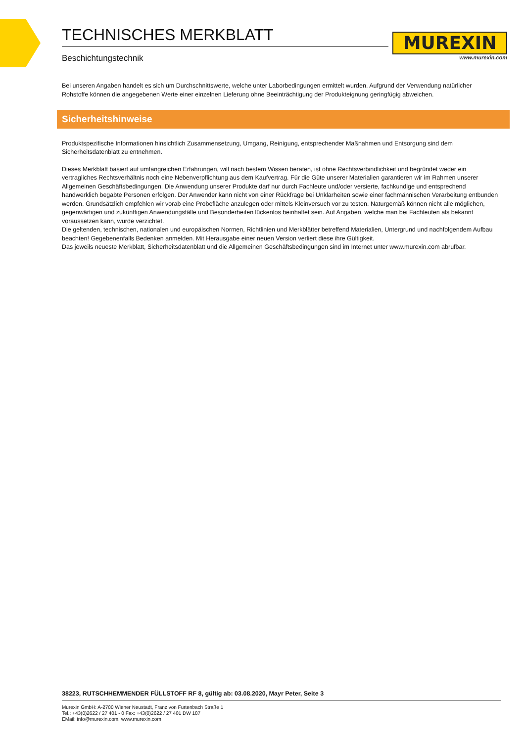TECHNISCHES MERKBLATT
Beschichtungstechnik
MUREXIN
www.murexin.com
Bei unseren Angaben handelt es sich um Durchschnittswerte, welche unter Laborbedingungen ermittelt wurden. Aufgrund der Verwendung natürlicher Rohstoffe können die angegebenen Werte einer einzelnen Lieferung ohne Beeinträchtigung der Produkteignung geringfügig abweichen.
Sicherheitshinweise
Produktspezifische Informationen hinsichtlich Zusammensetzung, Umgang, Reinigung, entsprechender Maßnahmen und Entsorgung sind dem Sicherheitsdatenblatt zu entnehmen.
Dieses Merkblatt basiert auf umfangreichen Erfahrungen, will nach bestem Wissen beraten, ist ohne Rechtsverbindlichkeit und begründet weder ein vertragliches Rechtsverhältnis noch eine Nebenverpflichtung aus dem Kaufvertrag. Für die Güte unserer Materialien garantieren wir im Rahmen unserer Allgemeinen Geschäftsbedingungen. Die Anwendung unserer Produkte darf nur durch Fachleute und/oder versierte, fachkundige und entsprechend handwerklich begabte Personen erfolgen. Der Anwender kann nicht von einer Rückfrage bei Unklarheiten sowie einer fachmännischen Verarbeitung entbunden werden. Grundsätzlich empfehlen wir vorab eine Probefläche anzulegen oder mittels Kleinversuch vor zu testen. Naturgemäß können nicht alle möglichen, gegenwärtigen und zukünftigen Anwendungsfälle und Besonderheiten lückenlos beinhaltet sein. Auf Angaben, welche man bei Fachleuten als bekannt voraussetzen kann, wurde verzichtet.
Die geltenden, technischen, nationalen und europäischen Normen, Richtlinien und Merkblätter betreffend Materialien, Untergrund und nachfolgendem Aufbau beachten! Gegebenenfalls Bedenken anmelden. Mit Herausgabe einer neuen Version verliert diese ihre Gültigkeit.
Das jeweils neueste Merkblatt, Sicherheitsdatenblatt und die Allgemeinen Geschäftsbedingungen sind im Internet unter www.murexin.com abrufbar.
38223, RUTSCHHEMMENDER FÜLLSTOFF RF 8, gültig ab: 03.08.2020, Mayr Peter, Seite 3
Murexin GmbH: A-2700 Wiener Neustadt, Franz von Furtenbach Straße 1
Tel.: +43(0)2622 / 27 401 - 0 Fax: +43(0)2622 / 27 401 DW 187
EMail: info@murexin.com, www.murexin.com